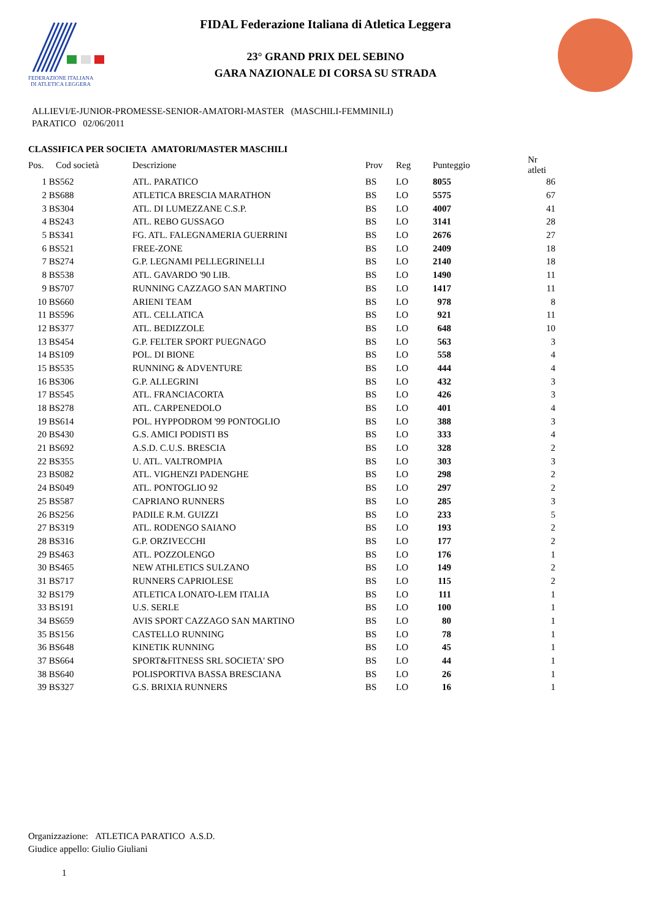FEDERAZIONE ITALIANA
DI ATLETICA LEGGERA
FIDAL Federazione Italiana di Atletica Leggera
23° GRAND PRIX DEL SEBINO
GARA NAZIONALE DI CORSA SU STRADA
ALLIEVI/E-JUNIOR-PROMESSE-SENIOR-AMATORI-MASTER (MASCHILI-FEMMINILI)
PARATICO 02/06/2011
CLASSIFICA PER SOCIETA AMATORI/MASTER MASCHILI
| Pos. | Cod società | Descrizione | Prov | Reg | Punteggio | Nr atleti |
| --- | --- | --- | --- | --- | --- | --- |
| 1 | BS562 | ATL. PARATICO | BS | LO | 8055 | 86 |
| 2 | BS688 | ATLETICA BRESCIA MARATHON | BS | LO | 5575 | 67 |
| 3 | BS304 | ATL. DI LUMEZZANE C.S.P. | BS | LO | 4007 | 41 |
| 4 | BS243 | ATL. REBO GUSSAGO | BS | LO | 3141 | 28 |
| 5 | BS341 | FG. ATL. FALEGNAMERIA GUERRINI | BS | LO | 2676 | 27 |
| 6 | BS521 | FREE-ZONE | BS | LO | 2409 | 18 |
| 7 | BS274 | G.P. LEGNAMI PELLEGRINELLI | BS | LO | 2140 | 18 |
| 8 | BS538 | ATL. GAVARDO '90 LIB. | BS | LO | 1490 | 11 |
| 9 | BS707 | RUNNING CAZZAGO SAN MARTINO | BS | LO | 1417 | 11 |
| 10 | BS660 | ARIENI TEAM | BS | LO | 978 | 8 |
| 11 | BS596 | ATL. CELLATICA | BS | LO | 921 | 11 |
| 12 | BS377 | ATL. BEDIZZOLE | BS | LO | 648 | 10 |
| 13 | BS454 | G.P. FELTER SPORT PUEGNAGO | BS | LO | 563 | 3 |
| 14 | BS109 | POL. DI BIONE | BS | LO | 558 | 4 |
| 15 | BS535 | RUNNING & ADVENTURE | BS | LO | 444 | 4 |
| 16 | BS306 | G.P. ALLEGRINI | BS | LO | 432 | 3 |
| 17 | BS545 | ATL. FRANCIACORTA | BS | LO | 426 | 3 |
| 18 | BS278 | ATL. CARPENEDOLO | BS | LO | 401 | 4 |
| 19 | BS614 | POL. HYPPODROM '99 PONTOGLIO | BS | LO | 388 | 3 |
| 20 | BS430 | G.S. AMICI PODISTI BS | BS | LO | 333 | 4 |
| 21 | BS692 | A.S.D. C.U.S. BRESCIA | BS | LO | 328 | 2 |
| 22 | BS355 | U. ATL. VALTROMPIA | BS | LO | 303 | 3 |
| 23 | BS082 | ATL. VIGHENZI PADENGHE | BS | LO | 298 | 2 |
| 24 | BS049 | ATL. PONTOGLIO 92 | BS | LO | 297 | 2 |
| 25 | BS587 | CAPRIANO RUNNERS | BS | LO | 285 | 3 |
| 26 | BS256 | PADILE R.M. GUIZZI | BS | LO | 233 | 5 |
| 27 | BS319 | ATL. RODENGO SAIANO | BS | LO | 193 | 2 |
| 28 | BS316 | G.P. ORZIVECCHI | BS | LO | 177 | 2 |
| 29 | BS463 | ATL. POZZOLENGO | BS | LO | 176 | 1 |
| 30 | BS465 | NEW ATHLETICS SULZANO | BS | LO | 149 | 2 |
| 31 | BS717 | RUNNERS CAPRIOLESE | BS | LO | 115 | 2 |
| 32 | BS179 | ATLETICA LONATO-LEM ITALIA | BS | LO | 111 | 1 |
| 33 | BS191 | U.S. SERLE | BS | LO | 100 | 1 |
| 34 | BS659 | AVIS SPORT CAZZAGO SAN MARTINO | BS | LO | 80 | 1 |
| 35 | BS156 | CASTELLO RUNNING | BS | LO | 78 | 1 |
| 36 | BS648 | KINETIK RUNNING | BS | LO | 45 | 1 |
| 37 | BS664 | SPORT&FITNESS SRL SOCIETA' SPO | BS | LO | 44 | 1 |
| 38 | BS640 | POLISPORTIVA BASSA BRESCIANA | BS | LO | 26 | 1 |
| 39 | BS327 | G.S. BRIXIA RUNNERS | BS | LO | 16 | 1 |
Organizzazione: ATLETICA PARATICO A.S.D.
Giudice appello: Giulio Giuliani
1